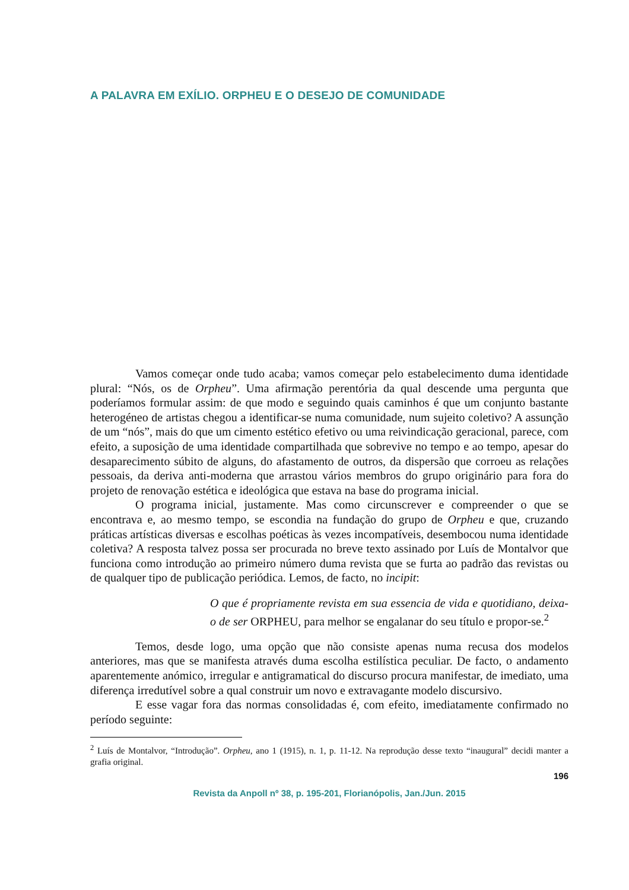A PALAVRA EM EXÍLIO. ORPHEU E O DESEJO DE COMUNIDADE
Vamos começar onde tudo acaba; vamos começar pelo estabelecimento duma identidade plural: “Nós, os de Orpheu”. Uma afirmação perentória da qual descende uma pergunta que poderíamos formular assim: de que modo e seguindo quais caminhos é que um conjunto bastante heterogéneo de artistas chegou a identificar-se numa comunidade, num sujeito coletivo? A assunção de um “nós”, mais do que um cimento estético efetivo ou uma reivindicação geracional, parece, com efeito, a suposição de uma identidade compartilhada que sobrevive no tempo e ao tempo, apesar do desaparecimento súbito de alguns, do afastamento de outros, da dispersão que corroeu as relações pessoais, da deriva anti-moderna que arrastou vários membros do grupo originário para fora do projeto de renovação estética e ideológica que estava na base do programa inicial.
O programa inicial, justamente. Mas como circunscrever e compreender o que se encontrava e, ao mesmo tempo, se escondia na fundação do grupo de Orpheu e que, cruzando práticas artísticas diversas e escolhas poéticas às vezes incompatíveis, desembocou numa identidade coletiva? A resposta talvez possa ser procurada no breve texto assinado por Luís de Montalvor que funciona como introdução ao primeiro número duma revista que se furta ao padrão das revistas ou de qualquer tipo de publicação periódica. Lemos, de facto, no incipit:
O que é propriamente revista em sua essencia de vida e quotidiano, deixa-o de ser ORPHEU, para melhor se engalanar do seu título e propor-se.<sup>2</sup>
Temos, desde logo, uma opção que não consiste apenas numa recusa dos modelos anteriores, mas que se manifesta através duma escolha estilística peculiar. De facto, o andamento aparentemente anómico, irregular e antigramatical do discurso procura manifestar, de imediato, uma diferença irredutível sobre a qual construir um novo e extravagante modelo discursivo.
E esse vagar fora das normas consolidadas é, com efeito, imediatamente confirmado no período seguinte:
<sup>2</sup> Luís de Montalvor, “Introdução”. Orpheu, ano 1 (1915), n. 1, p. 11-12. Na reprodução desse texto “inaugural” decidi manter a grafia original.
196
Revista da Anpoll nº 38, p. 195-201, Florianópolis, Jan./Jun. 2015